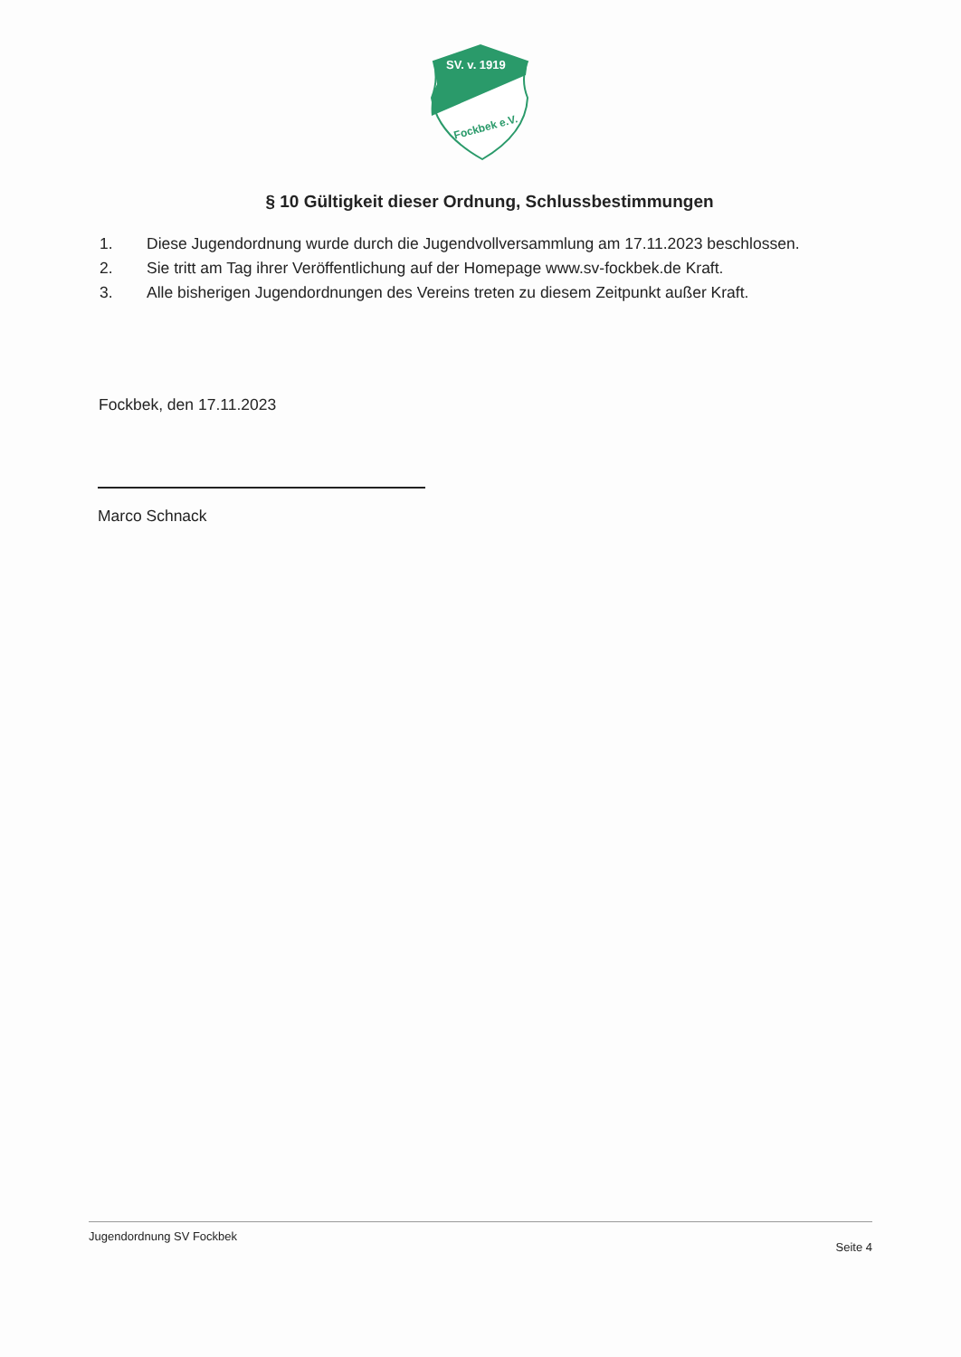SV. v. 1919
Fockbek e.V.
§ 10 Gültigkeit dieser Ordnung, Schlussbestimmungen
1. Diese Jugendordnung wurde durch die Jugendvollversammlung am 17.11.2023 beschlossen.
2. Sie tritt am Tag ihrer Veröffentlichung auf der Homepage www.sv-fockbek.de Kraft.
3. Alle bisherigen Jugendordnungen des Vereins treten zu diesem Zeitpunkt außer Kraft.
Fockbek, den 17.11.2023
Marco Schnack
Jugendordnung SV Fockbek
Seite 4